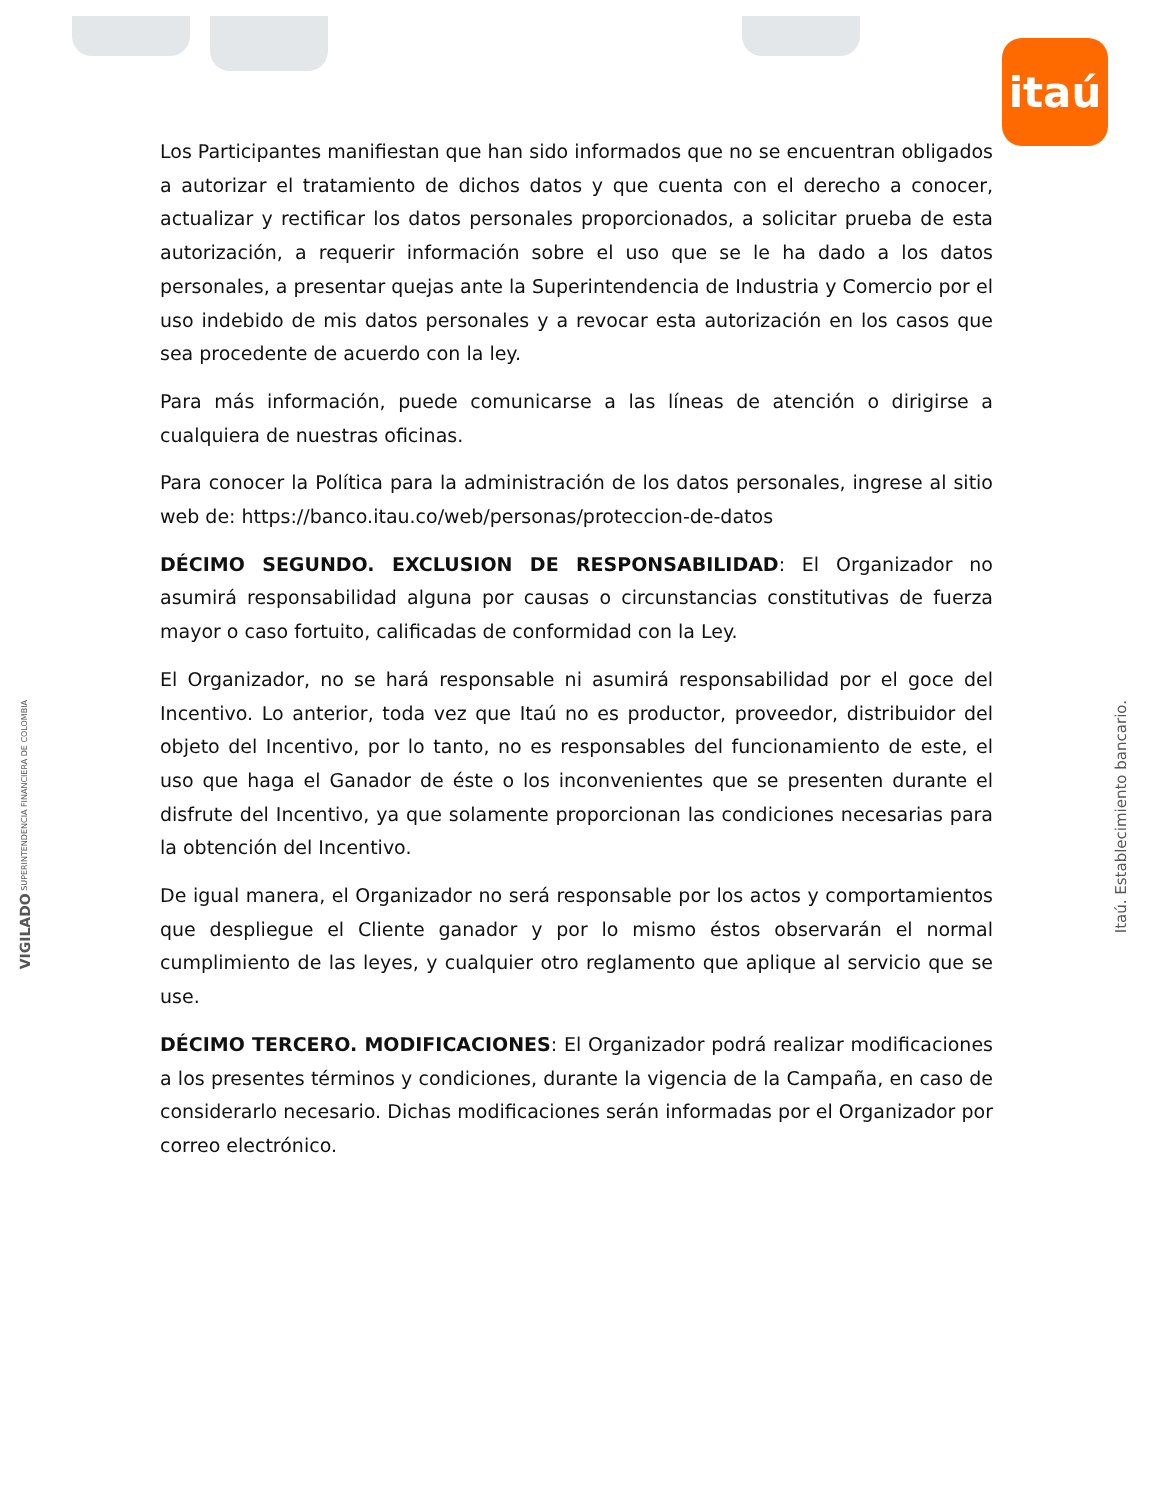itaú
Los Participantes manifiestan que han sido informados que no se encuentran obligados a autorizar el tratamiento de dichos datos y que cuenta con el derecho a conocer, actualizar y rectificar los datos personales proporcionados, a solicitar prueba de esta autorización, a requerir información sobre el uso que se le ha dado a los datos personales, a presentar quejas ante la Superintendencia de Industria y Comercio por el uso indebido de mis datos personales y a revocar esta autorización en los casos que sea procedente de acuerdo con la ley.
Para más información, puede comunicarse a las líneas de atención o dirigirse a cualquiera de nuestras oficinas.
Para conocer la Política para la administración de los datos personales, ingrese al sitio web de: https://banco.itau.co/web/personas/proteccion-de-datos
DÉCIMO SEGUNDO. EXCLUSION DE RESPONSABILIDAD: El Organizador no asumirá responsabilidad alguna por causas o circunstancias constitutivas de fuerza mayor o caso fortuito, calificadas de conformidad con la Ley.
El Organizador, no se hará responsable ni asumirá responsabilidad por el goce del Incentivo. Lo anterior, toda vez que Itaú no es productor, proveedor, distribuidor del objeto del Incentivo, por lo tanto, no es responsables del funcionamiento de este, el uso que haga el Ganador de éste o los inconvenientes que se presenten durante el disfrute del Incentivo, ya que solamente proporcionan las condiciones necesarias para la obtención del Incentivo.
De igual manera, el Organizador no será responsable por los actos y comportamientos que despliegue el Cliente ganador y por lo mismo éstos observarán el normal cumplimiento de las leyes, y cualquier otro reglamento que aplique al servicio que se use.
DÉCIMO TERCERO. MODIFICACIONES: El Organizador podrá realizar modificaciones a los presentes términos y condiciones, durante la vigencia de la Campaña, en caso de considerarlo necesario. Dichas modificaciones serán informadas por el Organizador por correo electrónico.
VIGILADO SUPERINTENDENCIA FINANCIERA DE COLOMBIA
Itaú. Establecimiento bancario.